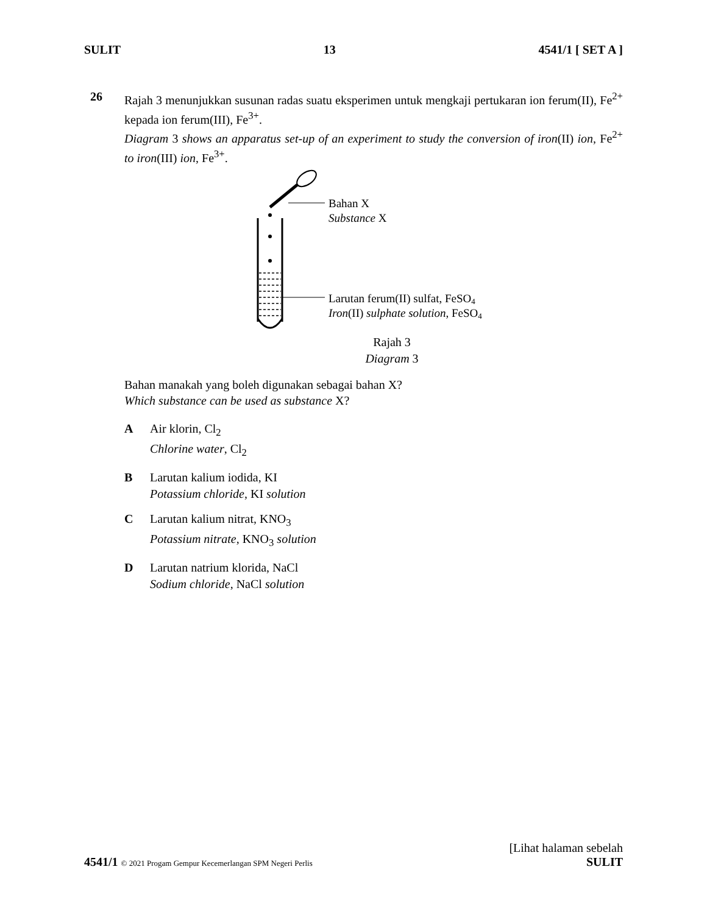SULIT 13 4541/1 [ SET A ]
26 Rajah 3 menunjukkan susunan radas suatu eksperimen untuk mengkaji pertukaran ion ferum(II), Fe<sup>2+</sup> kepada ion ferum(III), Fe<sup>3+</sup>.
Diagram 3 shows an apparatus set-up of an experiment to study the conversion of iron(II) ion, Fe<sup>2+</sup> to iron(III) ion, Fe<sup>3+</sup>.
Bahan X
Substance X
Larutan ferum(II) sulfat, FeSO4
Iron(II) sulphate solution, FeSO4
Rajah 3
Diagram 3
Bahan manakah yang boleh digunakan sebagai bahan X?
Which substance can be used as substance X?
A Air klorin, Cl<sub>2</sub>
Chlorine water, Cl<sub>2</sub>
B Larutan kalium iodida, KI
Potassium chloride, KI solution
C Larutan kalium nitrat, KNO<sub>3</sub>
Potassium nitrate, KNO<sub>3</sub> solution
D Larutan natrium klorida, NaCl
Sodium chloride, NaCl solution
[Lihat halaman sebelah
4541/1 © 2021 Progam Gempur Kecemerlangan SPM Negeri Perlis SULIT